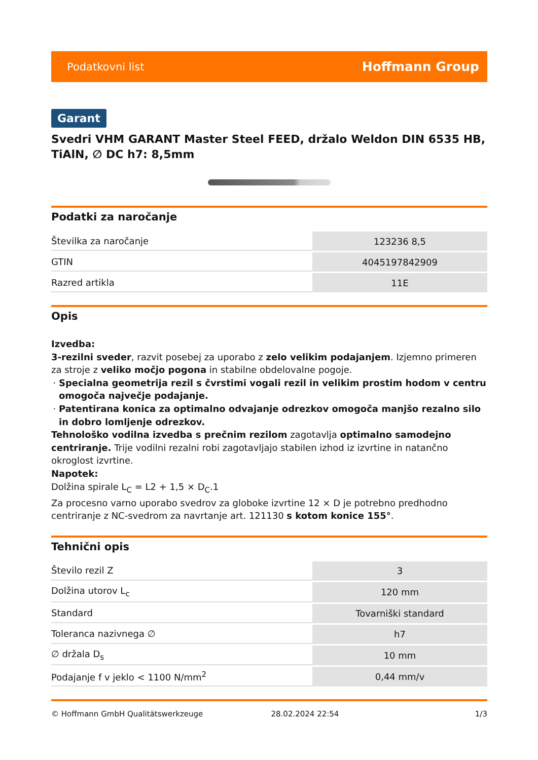Podatkovni list Hoffmann Group
Garant
Svedri VHM GARANT Master Steel FEED, držalo Weldon DIN 6535 HB, TiAlN, ∅ DC h7: 8,5mm
Podatki za naročanje
| Številka za naročanje | 123236 8,5 |
| GTIN | 4045197842909 |
| Razred artikla | 11E |
Opis
Izvedba:
3-rezilni sveder, razvit posebej za uporabo z zelo velikim podajanjem. Izjemno primeren za stroje z veliko močjo pogona in stabilne obdelovalne pogoje.
Specialna geometrija rezil s čvrstimi vogali rezil in velikim prostim hodom v centru omogoča največje podajanje.
Patentirana konica za optimalno odvajanje odrezkov omogoča manjšo rezalno silo in dobro lomljenje odrezkov.
Tehnološko vodilna izvedba s prečnim rezilom zagotavlja optimalno samodejno centriranje. Trije vodilni rezalni robi zagotavljajo stabilen izhod iz izvrtine in natančno okroglost izvrtine.
Napotek:
Dolžina spirale L<sub>C</sub> = L2 + 1,5 × D<sub>C</sub>.1
Za procesno varno uporabo svedrov za globoke izvrtine 12 × D je potrebno predhodno centriranje z NC-svedrom za navrtanje art. 121130 s kotom konice 155°.
Tehnični opis
| Število rezil Z | 3 |
| Dolžina utorov L<sub>c</sub> | 120 mm |
| Standard | Tovarniški standard |
| Toleranca nazivnega ∅ | h7 |
| ∅ držala D<sub>s</sub> | 10 mm |
| Podajanje f v jeklo < 1100 N/mm<sup>2</sup> | 0,44 mm/v |
© Hoffmann GmbH Qualitätswerkzeuge 28.02.2024 22:54 1/3